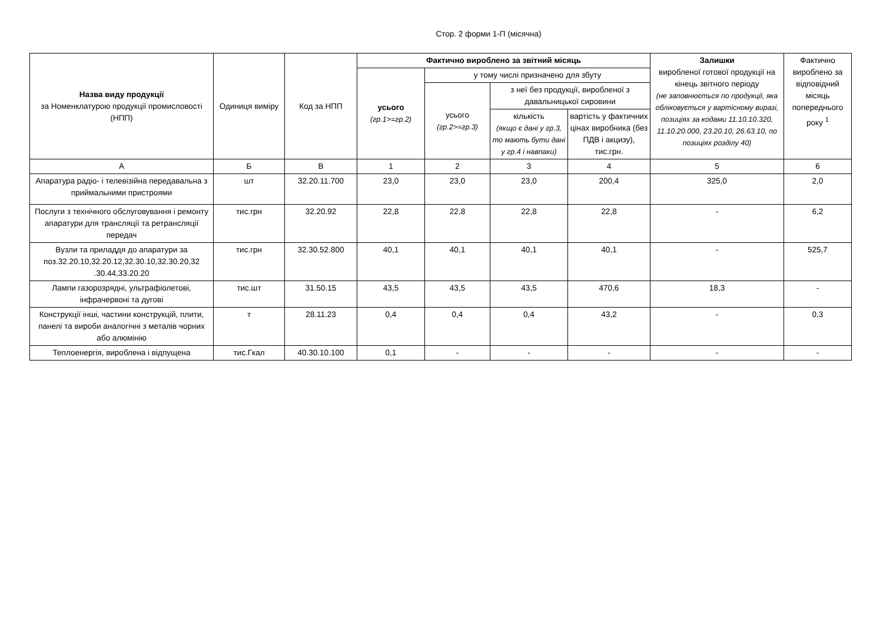Стор. 2 форми 1-П (місячна)
| Назва виду продукції за Номенклатурою продукції промисловості (НПП) | Одиниця виміру | Код за НПП | Фактично вироблено за звітний місяць | | | | Залишки виробленої готової продукції на кінець звітного періоду (не заповнюється по продукції, яка обліковується у вартіс­ному виразі, позиціях за кодами 11.10.10.320, 11.10.20.000, 23.20.10, 26.63.10, по позиціях розділу 40) | Фактично вироблено за відповідний місяць попереднього року <sup>1</sup> |
| --- | --- | --- | --- | --- | --- | --- | --- | --- |
| | | | усього (гр.1>=гр.2) | у тому числі призначено для збуту | | | | |
| | | | | усього (гр.2>=гр.3) | з неї без продукції, виробленої з давальницької сировини | | | |
| | | | | | кількість (якщо є дані у гр.3, то мають бути дані у гр.4 і навпаки) | вартість у фактичних цінах виробника (без ПДВ і акцизу), тис.грн. | | |
| А | Б | В | 1 | 2 | 3 | 4 | 5 | 6 |
| Апаратура радіо- і телевізійна передавальна з приймальними пристроями | шт | 32.20.11.700 | 23,0 | 23,0 | 23,0 | 200,4 | 325,0 | 2,0 |
| Послуги з технічного обслуговування і ремонту апаратури для трансляції та ретрансляції передач | тис.грн | 32.20.92 | 22,8 | 22,8 | 22,8 | 22,8 | - | 6,2 |
| Вузли та приладдя до апаратури за поз.32.20.10,32.20.12,32.30.10,32.30.20,32 .30.44,33.20.20 | тис.грн | 32.30.52.800 | 40,1 | 40,1 | 40,1 | 40,1 | - | 525,7 |
| Лампи газорозрядні, ультрафіолетові, інфрачервоні та дугові | тис.шт | 31.50.15 | 43,5 | 43,5 | 43,5 | 470,6 | 18,3 | - |
| Конструкції інші, частини конструкцій, плити, панелі та вироби аналогічні з металів чорних або алюмінію | т | 28.11.23 | 0,4 | 0,4 | 0,4 | 43,2 | - | 0,3 |
| Теплоенергія, вироблена і відпущена | тис.Гкал | 40.30.10.100 | 0,1 | - | - | - | - | - |